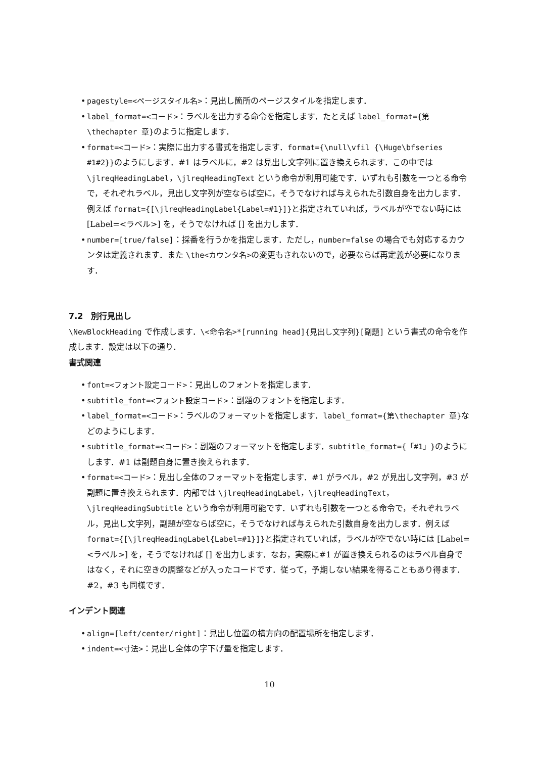• pagestyle=<ページスタイル名>：見出し箇所のページスタイルを指定します．
• label_format=<コード>：ラベルを出力する命令を指定します．たとえば label_format={第\thechapter 章}のように指定します．
• format=<コード>：実際に出力する書式を指定します．format={\null\vfil {\Huge\bfseries #1#2}}のようにします．#1 はラベルに，#2 は見出し文字列に置き換えられます．この中では \jlreqHeadingLabel，\jlreqHeadingText という命令が利用可能です．いずれも引数を一つとる命令で，それぞれラベル，見出し文字列が空ならば空に，そうでなければ与えられた引数自身を出力します．例えば format={[\jlreqHeadingLabel{Label=#1}]}と指定されていれば，ラベルが空でない時には [Label=<ラベル>] を，そうでなければ [] を出力します．
• number=[true/false]：採番を行うかを指定します．ただし，number=false の場合でも対応するカウンタは定義されます．また \the<カウンタ名>の変更もされないので，必要ならば再定義が必要になります．
7.2　別行見出し
\NewBlockHeading で作成します．\<命令名>*[running head]{見出し文字列}[副題] という書式の命令を作成します．設定は以下の通り．
書式関連
• font=<フォント設定コード>：見出しのフォントを指定します．
• subtitle_font=<フォント設定コード>：副題のフォントを指定します．
• label_format=<コード>：ラベルのフォーマットを指定します．label_format={第\thechapter 章}などのようにします．
• subtitle_format=<コード>：副題のフォーマットを指定します．subtitle_format={「#1」}のようにします．#1 は副題自身に置き換えられます．
• format=<コード>：見出し全体のフォーマットを指定します．#1 がラベル，#2 が見出し文字列，#3 が副題に置き換えられます．内部では \jlreqHeadingLabel，\jlreqHeadingText，\jlreqHeadingSubtitle という命令が利用可能です．いずれも引数を一つとる命令で，それぞれラベル，見出し文字列，副題が空ならば空に，そうでなければ与えられた引数自身を出力します．例えば format={[\jlreqHeadingLabel{Label=#1}]}と指定されていれば，ラベルが空でない時には [Label=<ラベル>] を，そうでなければ [] を出力します．なお，実際に#1 が置き換えられるのはラベル自身ではなく，それに空きの調整などが入ったコードです．従って，予期しない結果を得ることもあり得ます．#2，#3 も同様です．
インデント関連
• align=[left/center/right]：見出し位置の横方向の配置場所を指定します．
• indent=<寸法>：見出し全体の字下げ量を指定します．
10